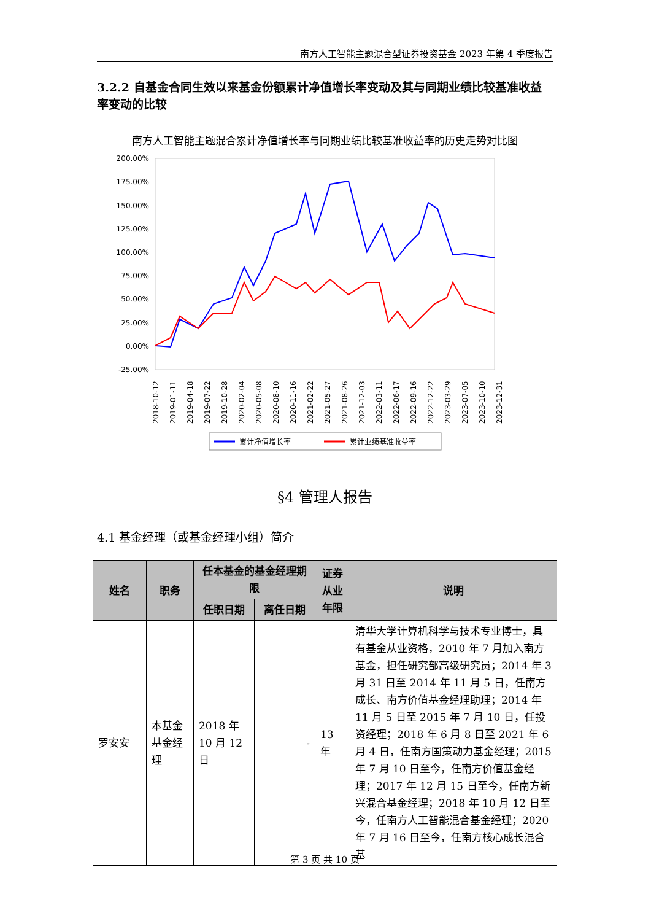南方人工智能主题混合型证券投资基金 2023 年第 4 季度报告
3.2.2 自基金合同生效以来基金份额累计净值增长率变动及其与同期业绩比较基准收益率变动的比较
南方人工智能主题混合累计净值增长率与同期业绩比较基准收益率的历史走势对比图
200.00%
175.00%
150.00%
125.00%
100.00%
75.00%
50.00%
25.00%
0.00%
-25.00%
2018-10-12
2019-01-11
2019-04-18
2019-07-22
2019-10-28
2020-02-04
2020-05-08
2020-08-10
2020-11-16
2021-02-22
2021-05-27
2021-08-26
2021-12-03
2022-03-11
2022-06-17
2022-09-16
2022-12-22
2023-03-29
2023-07-05
2023-10-10
2023-12-31
累计净值增长率
累计业绩基准收益率
§4 管理人报告
4.1 基金经理（或基金经理小组）简介
| 姓名 | 职务 | 任本基金的基金经理期限 | | 证券从业年限 | 说明 |
| --- | --- | --- | --- | --- | --- |
| | | 任职日期 | 离任日期 | | |
| 罗安安 | 本基金基金经理 | 2018 年 10 月 12 日 | - | 13 年 | 清华大学计算机科学与技术专业博士，具有基金从业资格，2010 年 7 月加入南方基金，担任研究部高级研究员；2014 年 3 月 31 日至 2014 年 11 月 5 日，任南方成长、南方价值基金经理助理；2014 年 11 月 5 日至 2015 年 7 月 10 日，任投资经理；2018 年 6 月 8 日至 2021 年 6 月 4 日，任南方国策动力基金经理；2015 年 7 月 10 日至今，任南方价值基金经理；2017 年 12 月 15 日至今，任南方新兴混合基金经理；2018 年 10 月 12 日至今，任南方人工智能混合基金经理；2020 年 7 月 16 日至今，任南方核心成长混合基 |
第 3 页 共 10 页